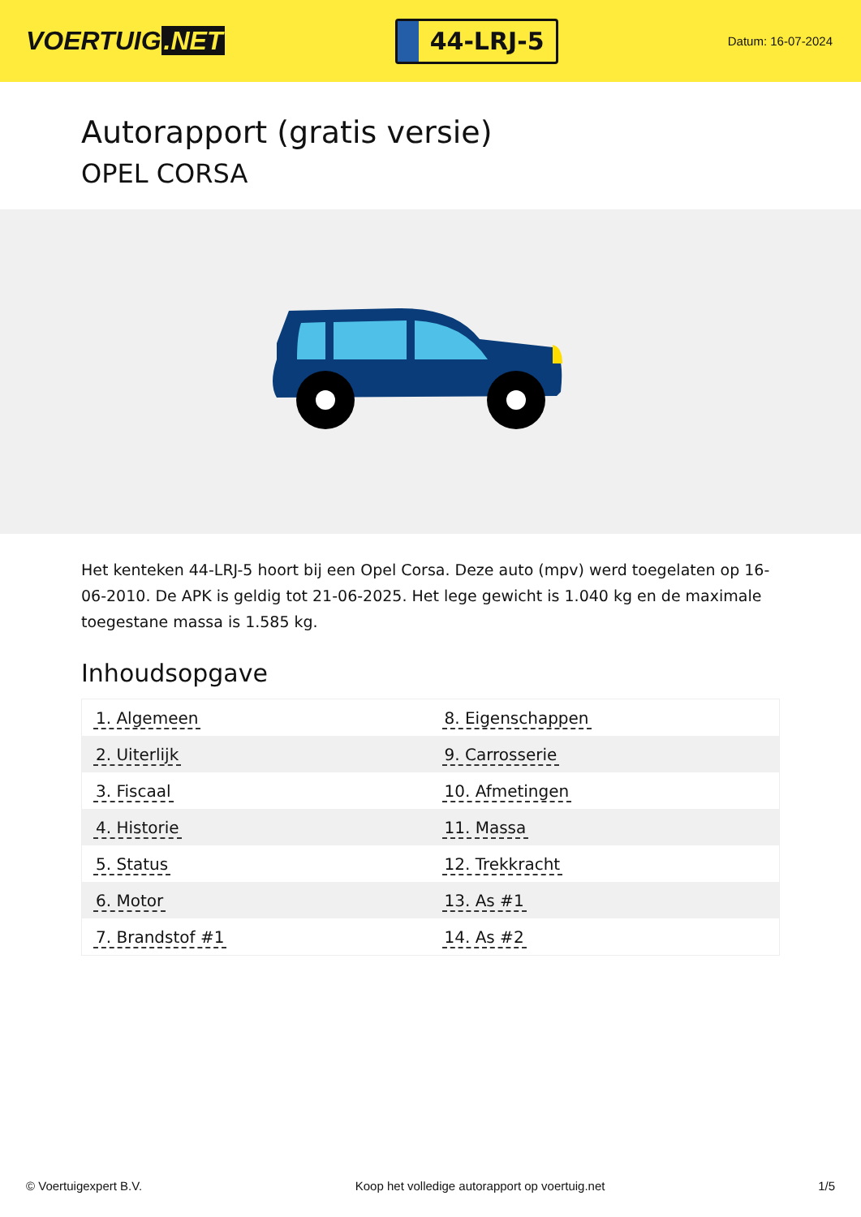VOERTUIG.NET
44-LRJ-5
Datum: 16-07-2024
Autorapport (gratis versie)
OPEL CORSA
Het kenteken 44-LRJ-5 hoort bij een Opel Corsa. Deze auto (mpv) werd toegelaten op 16-06-2010. De APK is geldig tot 21-06-2025. Het lege gewicht is 1.040 kg en de maximale toegestane massa is 1.585 kg.
Inhoudsopgave
| 1. Algemeen | 8. Eigenschappen |
| 2. Uiterlijk | 9. Carrosserie |
| 3. Fiscaal | 10. Afmetingen |
| 4. Historie | 11. Massa |
| 5. Status | 12. Trekkracht |
| 6. Motor | 13. As #1 |
| 7. Brandstof #1 | 14. As #2 |
© Voertuigexpert B.V. Koop het volledige autorapport op voertuig.net 1/5